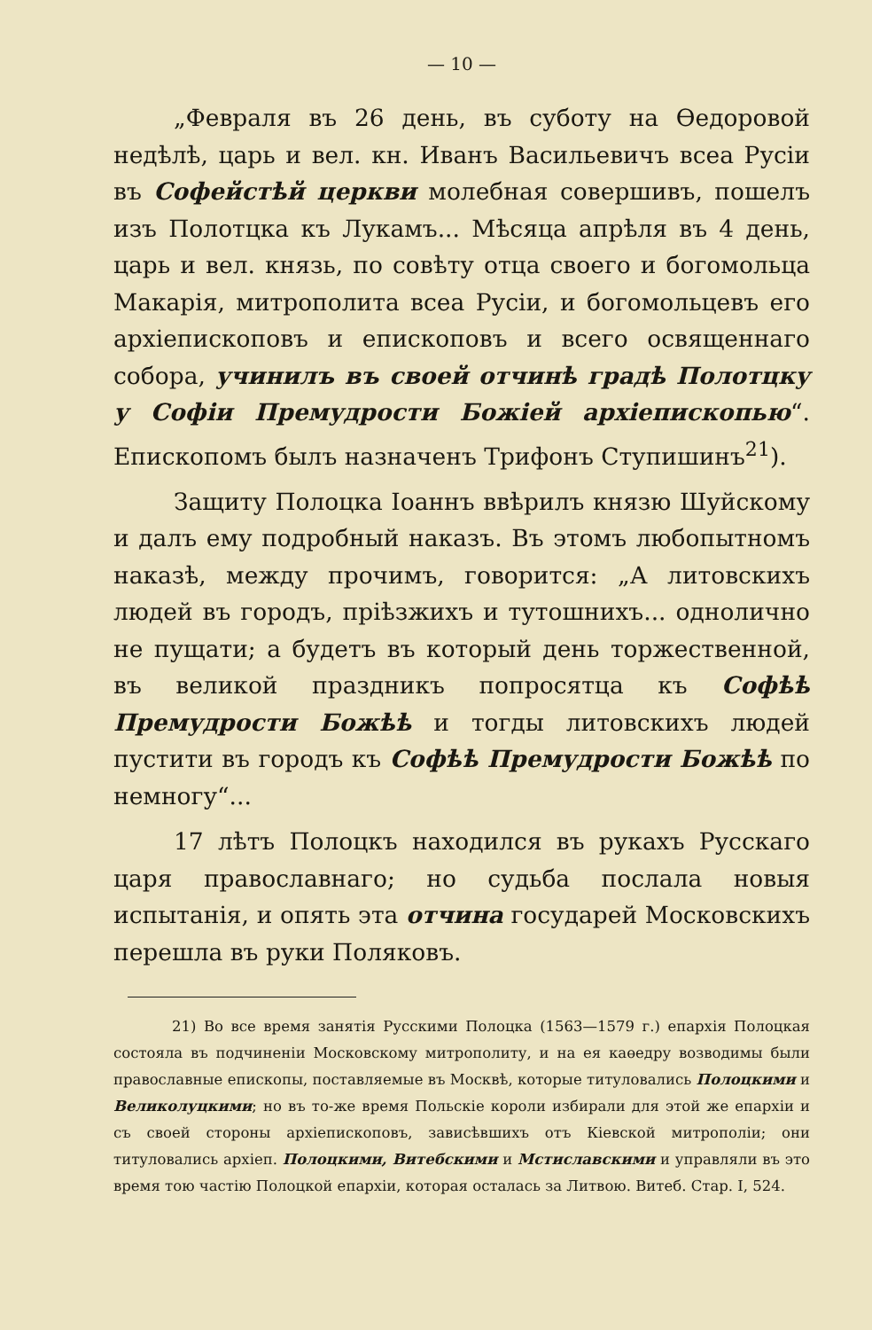— 10 —
„Февраля въ 26 день, въ суботу на Өедоровой недѣлѣ, царь и вел. кн. Иванъ Васильевичъ всеа Русіи въ Софейстѣй церкви молебная совершивъ, пошелъ изъ Полотцка къ Лукамъ... Мѣсяца апрѣля въ 4 день, царь и вел. князь, по совѣту отца своего и богомольца Макарія, митрополита всеа Русіи, и богомольцевъ его архіепископовъ и епископовъ и всего освященнаго собора, учинилъ въ своей отчинѣ градѣ Полотцку у Софіи Премудрости Божіей архіепископью“. Епископомъ былъ назначенъ Трифонъ Ступишинъ<sup>21</sup>).
Защиту Полоцка Іоаннъ ввѣрилъ князю Шуйскому и далъ ему подробный наказъ. Въ этомъ любопытномъ наказѣ, между прочимъ, говорится: „А литовскихъ людей въ городъ, пріѣзжихъ и тутошнихъ... однолично не пущати; а будетъ въ который день торжественной, въ великой праздникъ попросятца къ Софѣѣ Премудрости Божѣѣ и тогды литовскихъ людей пустити въ городъ къ Софѣѣ Премудрости Божѣѣ по немногу“...
17 лѣтъ Полоцкъ находился въ рукахъ Русскаго царя православнаго; но судьба послала новыя испытанія, и опять эта отчина государей Московскихъ перешла въ руки Поляковъ.
21) Во все время занятія Русскими Полоцка (1563—1579 г.) епархія Полоцкая состояла въ подчиненіи Московскому митрополиту, и на ея каөедру возводимы были православные епископы, поставляемые въ Москвѣ, которые титуловались Полоцкими и Великолуцкими; но въ то-же время Польскіе короли избирали для этой же епархіи и съ своей стороны архіепископовъ, зависѣвшихъ отъ Кіевской митрополіи; они титуловались архіеп. Полоцкими, Витебскими и Мстиславскими и управляли въ это время тою частію Полоцкой епархіи, которая осталась за Литвою. Витеб. Стар. I, 524.